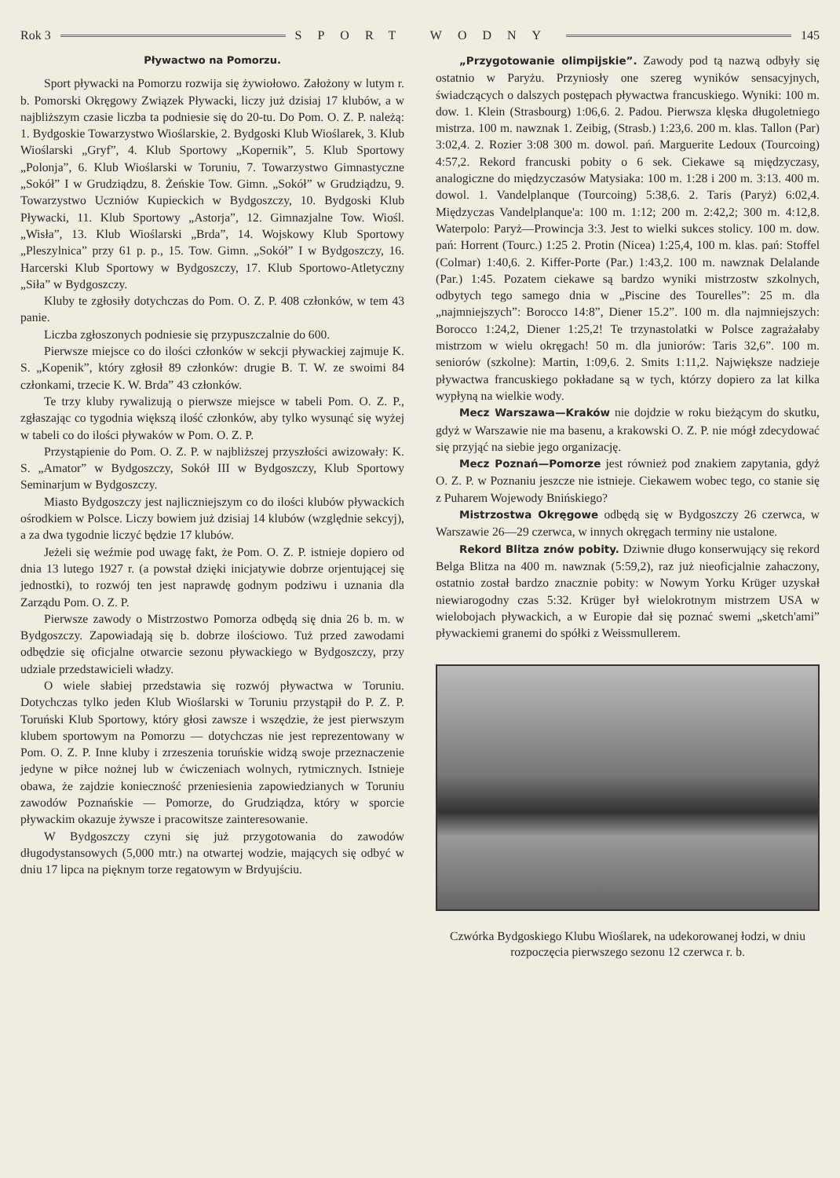Rok 3 SPORT WODNY 145
Pływactwo na Pomorzu.
Sport pływacki na Pomorzu rozwija się żywiołowo. Założony w lutym r. b. Pomorski Okręgowy Związek Pływacki, liczy już dzisiaj 17 klubów, a w najbliższym czasie liczba ta podniesie się do 20-tu. Do Pom. O. Z. P. należą: 1. Bydgoskie Towarzystwo Wioślarskie, 2. Bydgoski Klub Wioślarek, 3. Klub Wioślarski „Gryf”, 4. Klub Sportowy „Kopernik”, 5. Klub Sportowy „Polonja”, 6. Klub Wioślarski w Toruniu, 7. Towarzystwo Gimnastyczne „Sokół” I w Grudziądzu, 8. Żeńskie Tow. Gimn. „Sokół” w Grudziądzu, 9. Towarzystwo Uczniów Kupieckich w Bydgoszczy, 10. Bydgoski Klub Pływacki, 11. Klub Sportowy „Astorja”, 12. Gimnazjalne Tow. Wiośl. „Wisła”, 13. Klub Wioślarski „Brda”, 14. Wojskowy Klub Sportowy „Pleszylnica” przy 61 p. p., 15. Tow. Gimn. „Sokół” I w Bydgoszczy, 16. Harcerski Klub Sportowy w Bydgoszczy, 17. Klub Sportowo-Atletyczny „Siła” w Bydgoszczy.
Kluby te zgłosiły dotychczas do Pom. O. Z. P. 408 członków, w tem 43 panie.
Liczba zgłoszonych podniesie się przypuszczalnie do 600.
Pierwsze miejsce co do ilości członków w sekcji pływackiej zajmuje K. S. „Kopenik”, który zgłosił 89 członków: drugie B. T. W. ze swoimi 84 członkami, trzecie K. W. Brda” 43 członków.
Te trzy kluby rywalizują o pierwsze miejsce w tabeli Pom. O. Z. P., zgłaszając co tygodnia większą ilość członków, aby tylko wysunąć się wyżej w tabeli co do ilości pływaków w Pom. O. Z. P.
Przystąpienie do Pom. O. Z. P. w najbliższej przyszłości awizowały: K. S. „Amator” w Bydgoszczy, Sokół III w Bydgoszczy, Klub Sportowy Seminarjum w Bydgoszczy.
Miasto Bydgoszczy jest najliczniejszym co do ilości klubów pływackich ośrodkiem w Polsce. Liczy bowiem już dzisiaj 14 klubów (względnie sekcyj), a za dwa tygodnie liczyć będzie 17 klubów.
Jeżeli się weźmie pod uwagę fakt, że Pom. O. Z. P. istnieje dopiero od dnia 13 lutego 1927 r. (a powstał dzięki inicjatywie dobrze orjentującej się jednostki), to rozwój ten jest naprawdę godnym podziwu i uznania dla Zarządu Pom. O. Z. P.
Pierwsze zawody o Mistrzostwo Pomorza odbędą się dnia 26 b. m. w Bydgoszczy. Zapowiadają się b. dobrze ilościowo. Tuż przed zawodami odbędzie się oficjalne otwarcie sezonu pływackiego w Bydgoszczy, przy udziale przedstawicieli władzy.
O wiele słabiej przedstawia się rozwój pływactwa w Toruniu. Dotychczas tylko jeden Klub Wioślarski w Toruniu przystąpił do P. Z. P. Toruński Klub Sportowy, który głosi zawsze i wszędzie, że jest pierwszym klubem sportowym na Pomorzu — dotychczas nie jest reprezentowany w Pom. O. Z. P. Inne kluby i zrzeszenia toruńskie widzą swoje przeznaczenie jedyne w piłce nożnej lub w ćwiczeniach wolnych, rytmicznych. Istnieje obawa, że zajdzie konieczność przeniesienia zapowiedzianych w Toruniu zawodów Poznańskie — Pomorze, do Grudziądza, który w sporcie pływackim okazuje żywsze i pracowitsze zainteresowanie.
W Bydgoszczy czyni się już przygotowania do zawodów długodystansowych (5,000 mtr.) na otwartej wodzie, mających się odbyć w dniu 17 lipca na pięknym torze regatowym w Brdyujściu.
„Przygotowanie olimpijskie”. Zawody pod tą nazwą odbyły się ostatnio w Paryżu. Przyniosły one szereg wyników sensacyjnych, świadczących o dalszych postępach pływactwa francuskiego. Wyniki: 100 m. dow. 1. Klein (Strasbourg) 1:06,6. 2. Padou. Pierwsza klęska długoletniego mistrza. 100 m. nawznak 1. Zeibig, (Strasb.) 1:23,6. 200 m. klas. Tallon (Par) 3:02,4. 2. Rozier 3:08 300 m. dowol. pań. Marguerite Ledoux (Tourcoing) 4:57,2. Rekord francuski pobity o 6 sek. Ciekawe są międzyczasy, analogiczne do międzyczasów Matysiaka: 100 m. 1:28 i 200 m. 3:13. 400 m. dowol. 1. Vandelplanque (Tourcoing) 5:38,6. 2. Taris (Paryż) 6:02,4. Międzyczas Vandelplanque'a: 100 m. 1:12; 200 m. 2:42,2; 300 m. 4:12,8. Waterpolo: Paryż—Prowincja 3:3. Jest to wielki sukces stolicy. 100 m. dow. pań: Horrent (Tourc.) 1:25 2. Protin (Nicea) 1:25,4, 100 m. klas. pań: Stoffel (Colmar) 1:40,6. 2. Kiffer-Porte (Par.) 1:43,2. 100 m. nawznak Delalande (Par.) 1:45. Pozatem ciekawe są bardzo wyniki mistrzostw szkolnych, odbytych tego samego dnia w „Piscine des Tourelles”: 25 m. dla „najmniejszych”: Borocco 14:8”, Diener 15.2”. 100 m. dla najmniejszych: Borocco 1:24,2, Diener 1:25,2! Te trzynastolatki w Polsce zagrażałaby mistrzom w wielu okręgach! 50 m. dla juniorów: Taris 32,6”. 100 m. seniorów (szkolne): Martin, 1:09,6. 2. Smits 1:11,2. Największe nadzieje pływactwa francuskiego pokładane są w tych, którzy dopiero za lat kilka wypłyną na wielkie wody.
Mecz Warszawa—Kraków nie dojdzie w roku bieżącym do skutku, gdyż w Warszawie nie ma basenu, a krakowski O. Z. P. nie mógł zdecydować się przyjąć na siebie jego organizację.
Mecz Poznań—Pomorze jest również pod znakiem zapytania, gdyż O. Z. P. w Poznaniu jeszcze nie istnieje. Ciekawem wobec tego, co stanie się z Puharem Wojewody Bnińskiego?
Mistrzostwa Okręgowe odbędą się w Bydgoszczy 26 czerwca, w Warszawie 26—29 czerwca, w innych okręgach terminy nie ustalone.
Rekord Blitza znów pobity. Dziwnie długo konserwujący się rekord Belga Blitza na 400 m. nawznak (5:59,2), raz już nieoficjalnie zahaczony, ostatnio został bardzo znacznie pobity: w Nowym Yorku Krüger uzyskał niewiarogodny czas 5:32. Krüger był wielokrotnym mistrzem USA w wielobojach pływackich, a w Europie dał się poznać swemi „sketch'ami” pływackiemi granemi do spółki z Weissmullerem.
Czwórka Bydgoskiego Klubu Wioślarek, na udekorowanej łodzi, w dniu rozpoczęcia pierwszego sezonu 12 czerwca r. b.